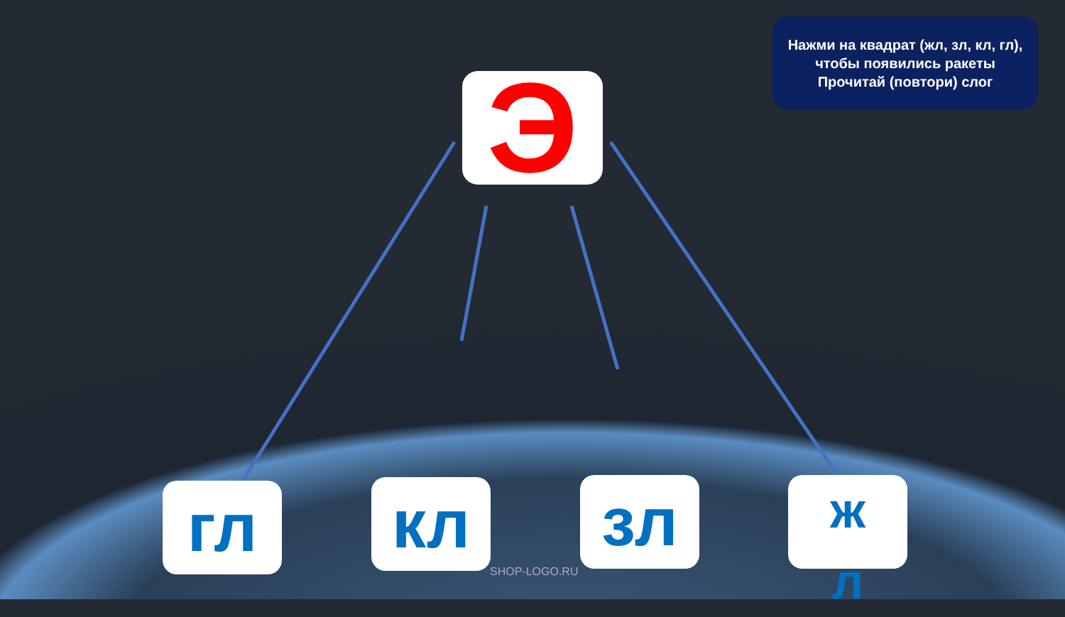Нажми на квадрат (жл, зл, кл, гл),
чтобы появились ракеты
Прочитай (повтори) слог
Э
гл кл зл
ж
л
SHOP-LOGO.RU